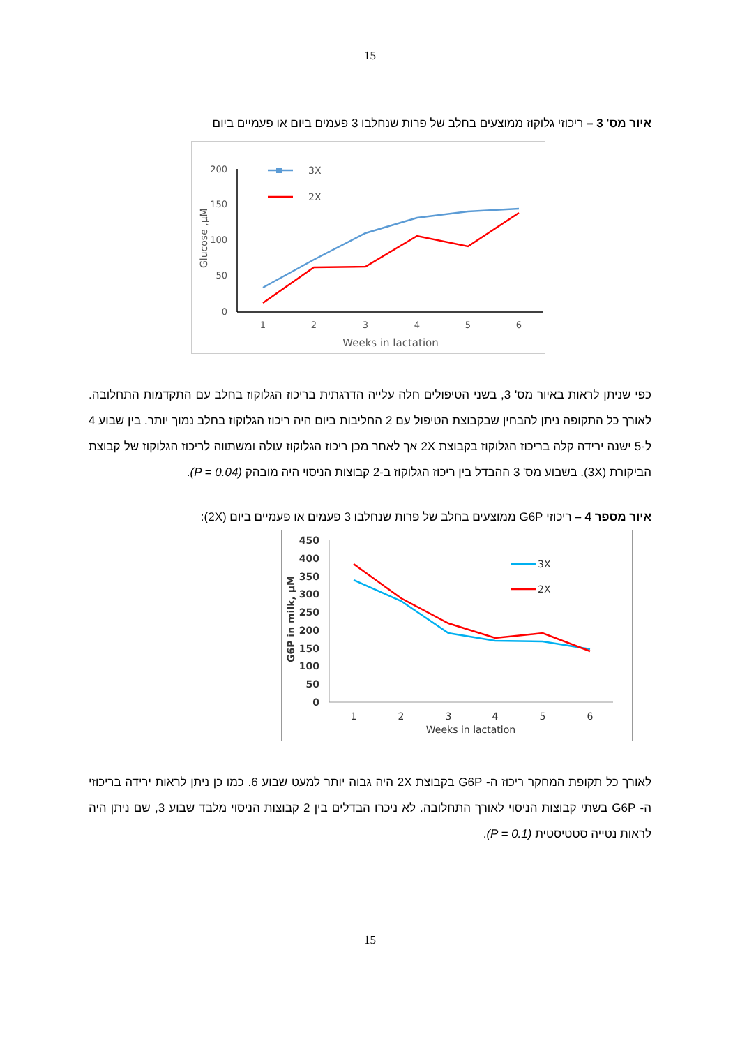15
איור מס' 3 – ריכוזי גלוקוז ממוצעים בחלב של פרות שנחלבו 3 פעמים ביום או פעמיים ביום
200
150
100
50
0
1
2
3
4
5
6
Weeks in lactation
Glucose ,µM
3X
2X
כפי שניתן לראות באיור מס' 3, בשני הטיפולים חלה עלייה הדרגתית בריכוז הגלוקוז בחלב עם התקדמות התחלובה. לאורך כל התקופה ניתן להבחין שבקבוצת הטיפול עם 2 החליבות ביום היה ריכוז הגלוקוז בחלב נמוך יותר. בין שבוע 4 ל-5 ישנה ירידה קלה בריכוז הגלוקוז בקבוצת 2X אך לאחר מכן ריכוז הגלוקוז עולה ומשתווה לריכוז הגלוקוז של קבוצת הביקורת (3X). בשבוע מס' 3 ההבדל בין ריכוז הגלוקוז ב-2 קבוצות הניסוי היה מובהק (P = 0.04).
איור מספר 4 – ריכוזי G6P ממוצעים בחלב של פרות שנחלבו 3 פעמים או פעמיים ביום (2X):
450
400
350
300
250
200
150
100
50
0
1
2
3
4
5
6
Weeks in lactation
G6P in milk, µM
3X
2X
לאורך כל תקופת המחקר ריכוז ה- G6P בקבוצת 2X היה גבוה יותר למעט שבוע 6. כמו כן ניתן לראות ירידה בריכוזי ה- G6P בשתי קבוצות הניסוי לאורך התחלובה. לא ניכרו הבדלים בין 2 קבוצות הניסוי מלבד שבוע 3, שם ניתן היה לראות נטייה סטטיסטית (P = 0.1).
15